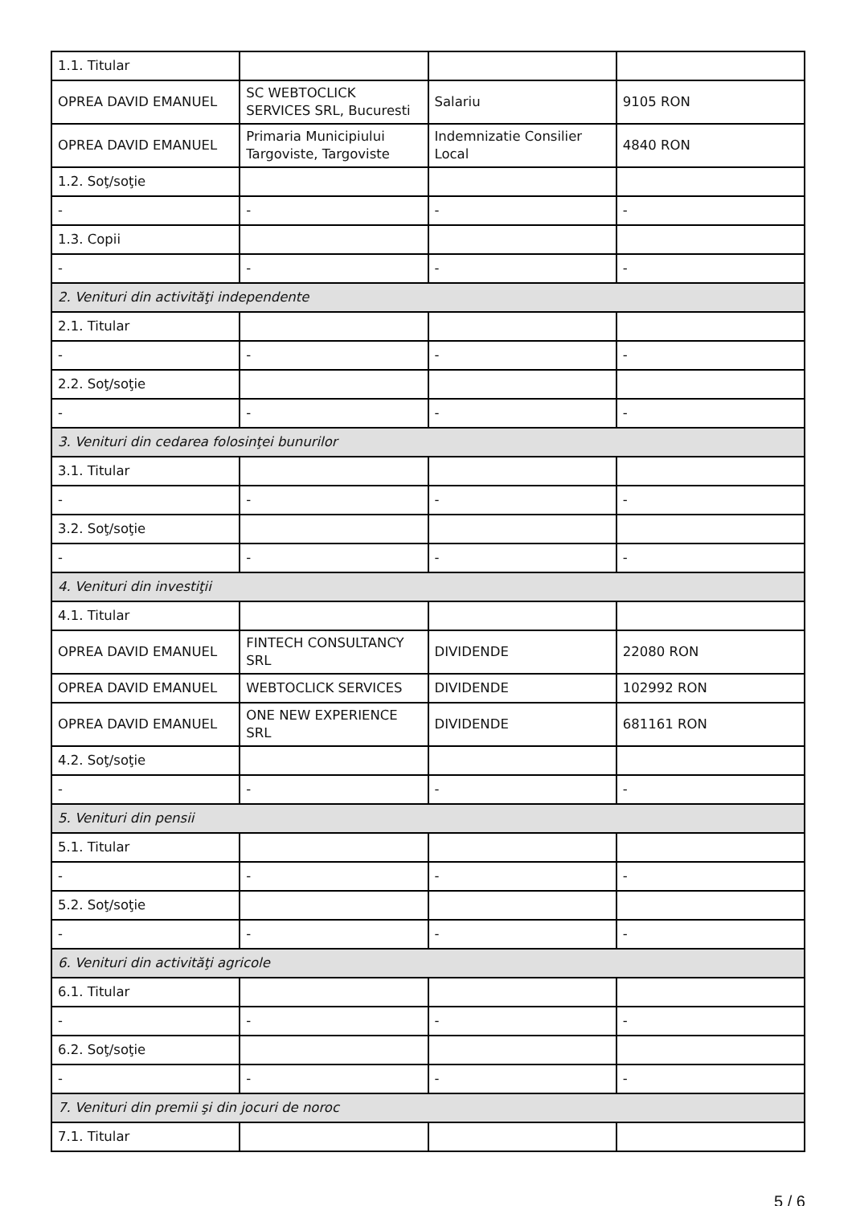| 1.1. Titular | | | |
| OPREA DAVID EMANUEL | SC WEBTOCLICK SERVICES SRL, Bucuresti | Salariu | 9105 RON |
| OPREA DAVID EMANUEL | Primaria Municipiului Targoviste, Targoviste | Indemnizatie Consilier Local | 4840 RON |
| 1.2. Soţ/soţie | | | |
| - | - | - | - |
| 1.3. Copii | | | |
| - | - | - | - |
| 2. Venituri din activităţi independente | | | |
| 2.1. Titular | | | |
| - | - | - | - |
| 2.2. Soţ/soţie | | | |
| - | - | - | - |
| 3. Venituri din cedarea folosinţei bunurilor | | | |
| 3.1. Titular | | | |
| - | - | - | - |
| 3.2. Soţ/soţie | | | |
| - | - | - | - |
| 4. Venituri din investiţii | | | |
| 4.1. Titular | | | |
| OPREA DAVID EMANUEL | FINTECH CONSULTANCY SRL | DIVIDENDE | 22080 RON |
| OPREA DAVID EMANUEL | WEBTOCLICK SERVICES | DIVIDENDE | 102992 RON |
| OPREA DAVID EMANUEL | ONE NEW EXPERIENCE SRL | DIVIDENDE | 681161 RON |
| 4.2. Soţ/soţie | | | |
| - | - | - | - |
| 5. Venituri din pensii | | | |
| 5.1. Titular | | | |
| - | - | - | - |
| 5.2. Soţ/soţie | | | |
| - | - | - | - |
| 6. Venituri din activităţi agricole | | | |
| 6.1. Titular | | | |
| - | - | - | - |
| 6.2. Soţ/soţie | | | |
| - | - | - | - |
| 7. Venituri din premii şi din jocuri de noroc | | | |
| 7.1. Titular | | | |
5 / 6